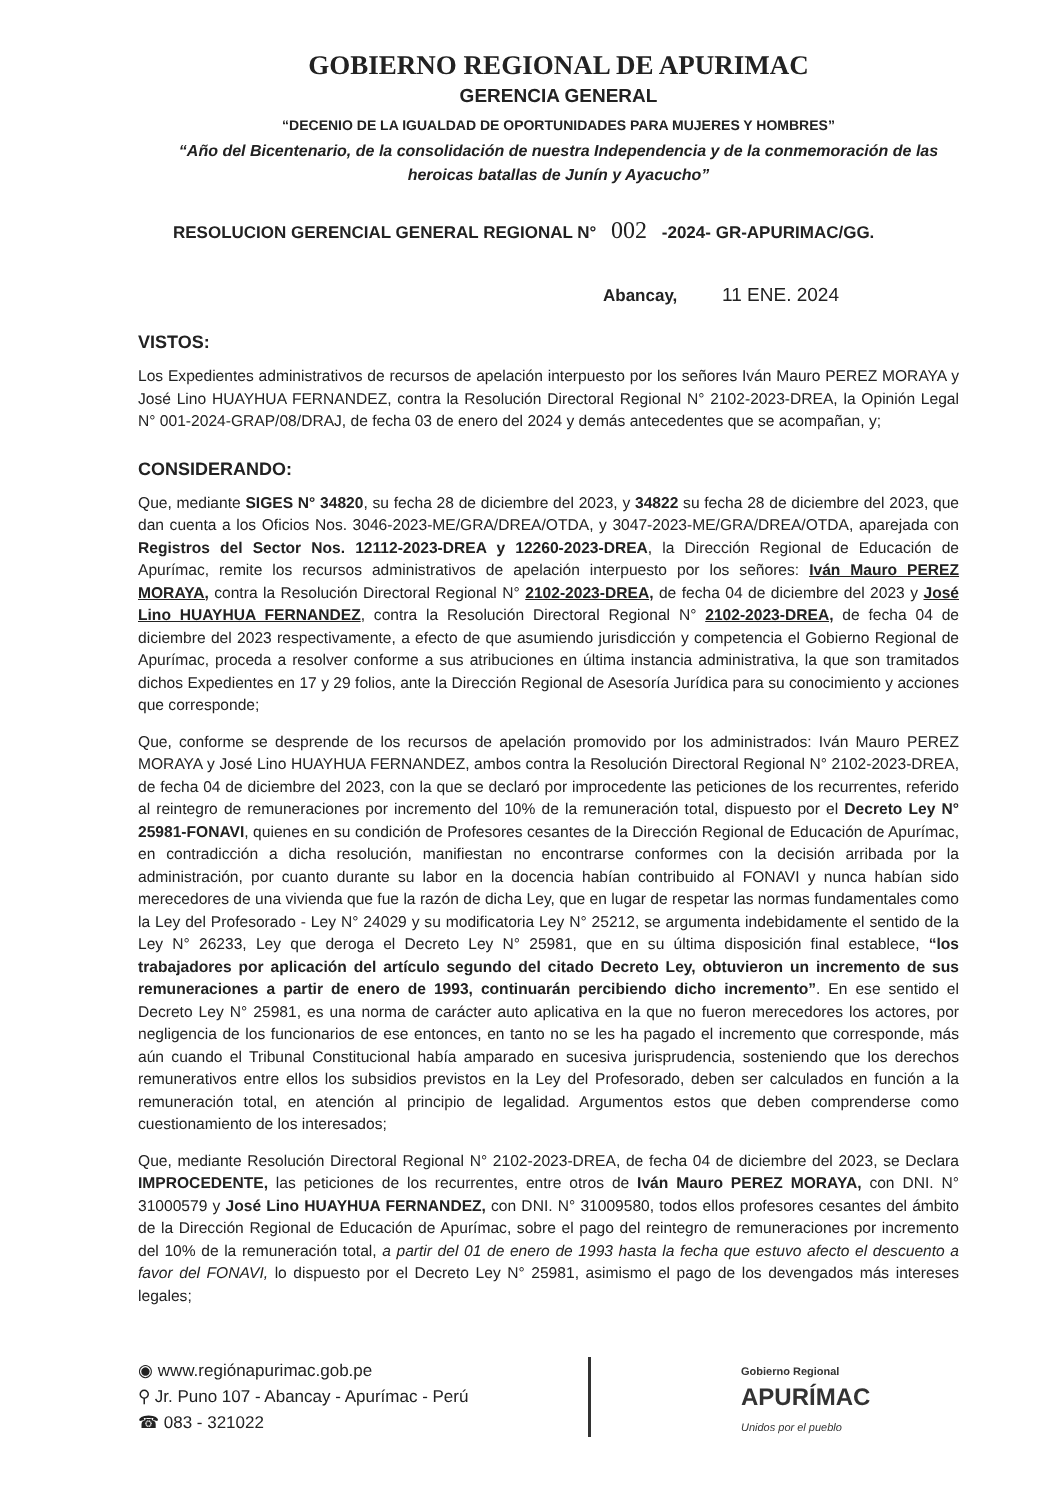GOBIERNO REGIONAL DE APURIMAC
GERENCIA GENERAL
“DECENIO DE LA IGUALDAD DE OPORTUNIDADES PARA MUJERES Y HOMBRES”
“Año del Bicentenario, de la consolidación de nuestra Independencia y de la conmemoración de las heroicas batallas de Junín y Ayacucho”
RESOLUCION GERENCIAL GENERAL REGIONAL N° 002 -2024- GR-APURIMAC/GG.
Abancay, 11 ENE. 2024
VISTOS:
Los Expedientes administrativos de recursos de apelación interpuesto por los señores Iván Mauro PEREZ MORAYA y José Lino HUAYHUA FERNANDEZ, contra la Resolución Directoral Regional N° 2102-2023-DREA, la Opinión Legal N° 001-2024-GRAP/08/DRAJ, de fecha 03 de enero del 2024 y demás antecedentes que se acompañan, y;
CONSIDERANDO:
Que, mediante SIGES N° 34820, su fecha 28 de diciembre del 2023, y 34822 su fecha 28 de diciembre del 2023, que dan cuenta a los Oficios Nos. 3046-2023-ME/GRA/DREA/OTDA, y 3047-2023-ME/GRA/DREA/OTDA, aparejada con Registros del Sector Nos. 12112-2023-DREA y 12260-2023-DREA, la Dirección Regional de Educación de Apurímac, remite los recursos administrativos de apelación interpuesto por los señores: Iván Mauro PEREZ MORAYA, contra la Resolución Directoral Regional N° 2102-2023-DREA, de fecha 04 de diciembre del 2023 y José Lino HUAYHUA FERNANDEZ, contra la Resolución Directoral Regional N° 2102-2023-DREA, de fecha 04 de diciembre del 2023 respectivamente, a efecto de que asumiendo jurisdicción y competencia el Gobierno Regional de Apurímac, proceda a resolver conforme a sus atribuciones en última instancia administrativa, la que son tramitados dichos Expedientes en 17 y 29 folios, ante la Dirección Regional de Asesoría Jurídica para su conocimiento y acciones que corresponde;
Que, conforme se desprende de los recursos de apelación promovido por los administrados: Iván Mauro PEREZ MORAYA y José Lino HUAYHUA FERNANDEZ, ambos contra la Resolución Directoral Regional N° 2102-2023-DREA, de fecha 04 de diciembre del 2023, con la que se declaró por improcedente las peticiones de los recurrentes, referido al reintegro de remuneraciones por incremento del 10% de la remuneración total, dispuesto por el Decreto Ley N° 25981-FONAVI, quienes en su condición de Profesores cesantes de la Dirección Regional de Educación de Apurímac, en contradicción a dicha resolución, manifiestan no encontrarse conformes con la decisión arribada por la administración, por cuanto durante su labor en la docencia habían contribuido al FONAVI y nunca habían sido merecedores de una vivienda que fue la razón de dicha Ley, que en lugar de respetar las normas fundamentales como la Ley del Profesorado - Ley N° 24029 y su modificatoria Ley N° 25212, se argumenta indebidamente el sentido de la Ley N° 26233, Ley que deroga el Decreto Ley N° 25981, que en su última disposición final establece, “los trabajadores por aplicación del artículo segundo del citado Decreto Ley, obtuvieron un incremento de sus remuneraciones a partir de enero de 1993, continuarán percibiendo dicho incremento”. En ese sentido el Decreto Ley N° 25981, es una norma de carácter auto aplicativa en la que no fueron merecedores los actores, por negligencia de los funcionarios de ese entonces, en tanto no se les ha pagado el incremento que corresponde, más aún cuando el Tribunal Constitucional había amparado en sucesiva jurisprudencia, sosteniendo que los derechos remunerativos entre ellos los subsidios previstos en la Ley del Profesorado, deben ser calculados en función a la remuneración total, en atención al principio de legalidad. Argumentos estos que deben comprenderse como cuestionamiento de los interesados;
Que, mediante Resolución Directoral Regional N° 2102-2023-DREA, de fecha 04 de diciembre del 2023, se Declara IMPROCEDENTE, las peticiones de los recurrentes, entre otros de Iván Mauro PEREZ MORAYA, con DNI. N° 31000579 y José Lino HUAYHUA FERNANDEZ, con DNI. N° 31009580, todos ellos profesores cesantes del ámbito de la Dirección Regional de Educación de Apurímac, sobre el pago del reintegro de remuneraciones por incremento del 10% de la remuneración total, a partir del 01 de enero de 1993 hasta la fecha que estuvo afecto el descuento a favor del FONAVI, lo dispuesto por el Decreto Ley N° 25981, asimismo el pago de los devengados más intereses legales;
◉ www.regiónapurimac.gob.pe
⚲ Jr. Puno 107 - Abancay - Apurímac - Perú
☎ 083 - 321022
Gobierno Regional
APURÍMAC
Unidos por el pueblo